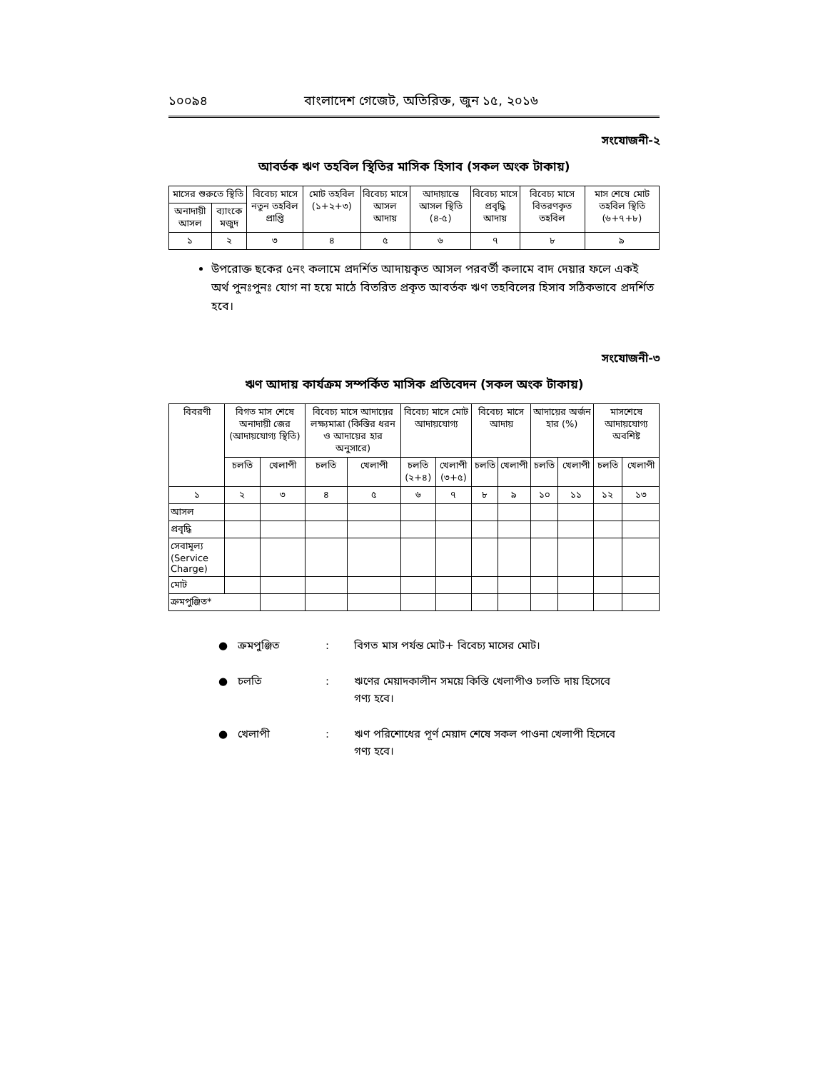১০০৯৪ বাংলাদেশ গেজেট, অতিরিক্ত, জুন ১৫, ২০১৬
সংযোজনী-২
আবর্তক ঋণ তহবিল স্থিতির মাসিক হিসাব (সকল অংক টাকায়)
| মাসের শুরুতে স্থিতি | | বিবেচ্য মাসে নতুন তহবিল প্রাপ্তি | মোট তহবিল (১+২+৩) | বিবেচ্য মাসে আসল আদায় | আদায়ান্তে আসল স্থিতি (৪-৫) | বিবেচ্য মাসে প্রবৃদ্ধি আদায় | বিবেচ্য মাসে বিতরণকৃত তহবিল | মাস শেষে মোট তহবিল স্থিতি (৬+৭+৮) |
| --- | --- | --- | --- | --- | --- | --- | --- | --- |
| অনাদায়ী আসল | ব্যাংকে মজুদ | | | | | | | |
| ১ | ২ | ৩ | ৪ | ৫ | ৬ | ৭ | ৮ | ৯ |
উপরোক্ত ছকের ৫নং কলামে প্রদর্শিত আদায়কৃত আসল পরবর্তী কলামে বাদ দেয়ার ফলে একই অর্থ পুনঃপুনঃ যোগ না হয়ে মাঠে বিতরিত প্রকৃত আবর্তক ঋণ তহবিলের হিসাব সঠিকভাবে প্রদর্শিত হবে।
সংযোজনী-৩
ঋণ আদায় কার্যক্রম সম্পর্কিত মাসিক প্রতিবেদন (সকল অংক টাকায়)
| বিবরণী | বিগত মাস শেষে অনাদায়ী জের (আদায়যোগ্য স্থিতি) | | বিবেচ্য মাসে আদায়ের লক্ষ্যমাত্রা (কিস্তির ধরন ও আদায়ের হার অনুসারে) | | বিবেচ্য মাসে মোট আদায়যোগ্য | | বিবেচ্য মাসে আদায় | | আদায়ের অর্জন হার (%) | | মাসশেষে আদায়যোগ্য অবশিষ্ট | |
| --- | --- | --- | --- | --- | --- | --- | --- | --- | --- | --- | --- | --- |
| | চলতি | খেলাপী | চলতি | খেলাপী | চলতি (২+৪) | খেলাপী (৩+৫) | চলতি | খেলাপী | চলতি | খেলাপী | চলতি | খেলাপী |
| ১ | ২ | ৩ | ৪ | ৫ | ৬ | ৭ | ৮ | ৯ | ১০ | ১১ | ১২ | ১৩ |
| আসল | | | | | | | | | | | | |
| প্রবৃদ্ধি | | | | | | | | | | | | |
| সেবামূল্য (Service Charge) | | | | | | | | | | | | |
| মোট | | | | | | | | | | | | |
| ক্রমপুঞ্জিত* | | | | | | | | | | | | |
● ক্রমপুঞ্জিত: বিগত মাস পর্যন্ত মোট+ বিবেচ্য মাসের মোট।
● চলতি: ঋণের মেয়াদকালীন সময়ে কিস্তি খেলাপীও চলতি দায় হিসেবে গণ্য হবে।
● খেলাপী: ঋণ পরিশোধের পূর্ণ মেয়াদ শেষে সকল পাওনা খেলাপী হিসেবে গণ্য হবে।